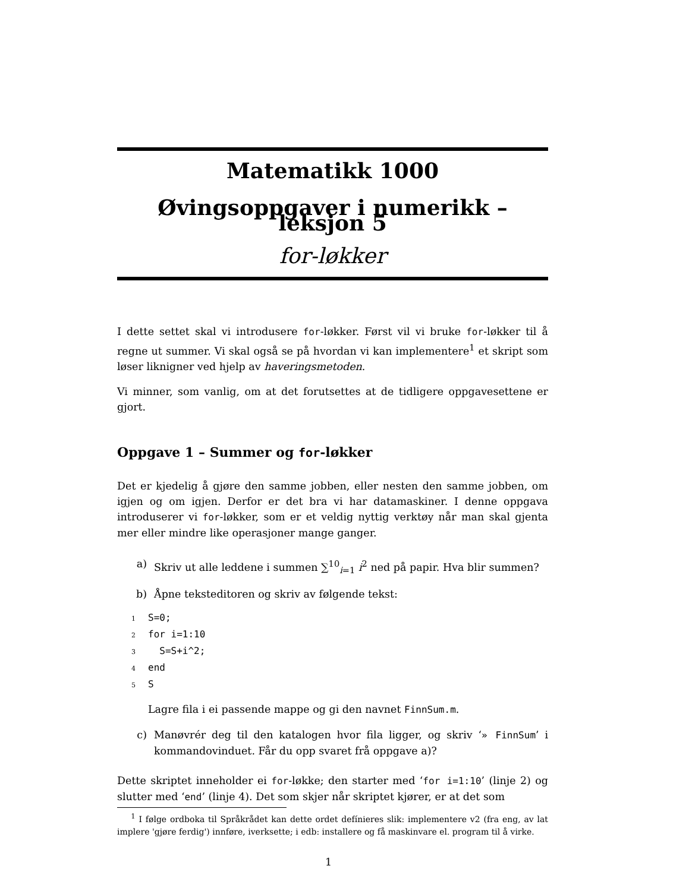Matematikk 1000
Øvingsoppgaver i numerikk – leksjon 5
for-løkker
I dette settet skal vi introdusere for-løkker. Først vil vi bruke for-løkker til å regne ut summer. Vi skal også se på hvordan vi kan implementere<sup>1</sup> et skript som løser liknigner ved hjelp av haveringsmetoden.
Vi minner, som vanlig, om at det forutsettes at de tidligere oppgavesettene er gjort.
Oppgave 1 – Summer og for-løkker
Det er kjedelig å gjøre den samme jobben, eller nesten den samme jobben, om igjen og om igjen. Derfor er det bra vi har datamaskiner. I denne oppgava introduserer vi for-løkker, som er et veldig nyttig verktøy når man skal gjenta mer eller mindre like operasjoner mange ganger.
a) Skriv ut alle leddene i summen ∑<sup>10</sup><sub>i=1</sub> i<sup>2</sup> ned på papir. Hva blir summen?
b) Åpne teksteditoren og skriv av følgende tekst:
1 S=0;
2 for i=1:10
3 S=S+i^2;
4 end
5 S
Lagre fila i ei passende mappe og gi den navnet FinnSum.m.
c) Manøvrér deg til den katalogen hvor fila ligger, og skriv ‘» FinnSum’ i kommandovinduet. Får du opp svaret frå oppgave a)?
Dette skriptet inneholder ei for-løkke; den starter med ‘for i=1:10’ (linje 2) og slutter med ‘end’ (linje 4). Det som skjer når skriptet kjører, er at det som
<sup>1</sup> I følge ordboka til Språkrådet kan dette ordet defínieres slik: implementere v2 (fra eng, av lat implere 'gjøre ferdig') innføre, iverksette; i edb: installere og få maskinvare el. program til å virke.
1